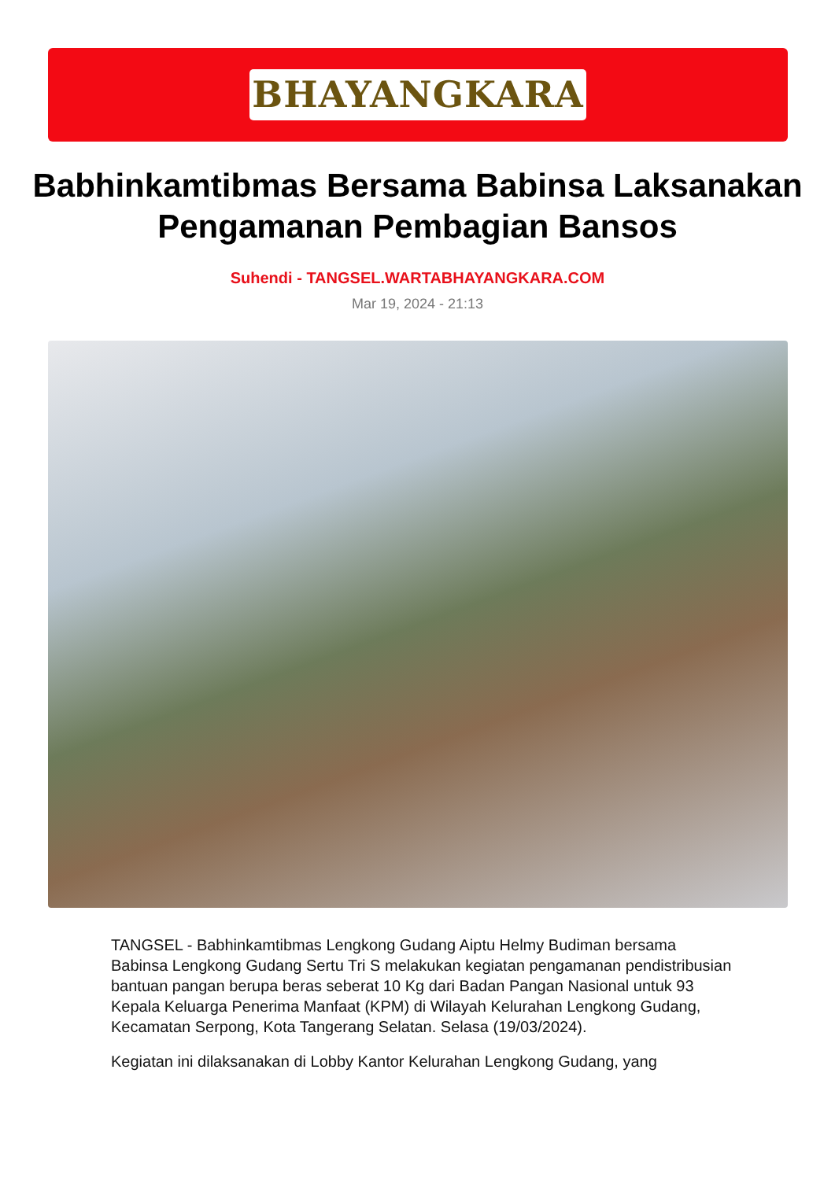BHAYANGKARA
Babhinkamtibmas Bersama Babinsa Laksanakan Pengamanan Pembagian Bansos
Suhendi - TANGSEL.WARTABHAYANGKARA.COM
Mar 19, 2024 - 21:13
TANGSEL - Babhinkamtibmas Lengkong Gudang Aiptu Helmy Budiman bersama Babinsa Lengkong Gudang Sertu Tri S melakukan kegiatan pengamanan pendistribusian bantuan pangan berupa beras seberat 10 Kg dari Badan Pangan Nasional untuk 93 Kepala Keluarga Penerima Manfaat (KPM) di Wilayah Kelurahan Lengkong Gudang, Kecamatan Serpong, Kota Tangerang Selatan. Selasa (19/03/2024).
Kegiatan ini dilaksanakan di Lobby Kantor Kelurahan Lengkong Gudang, yang